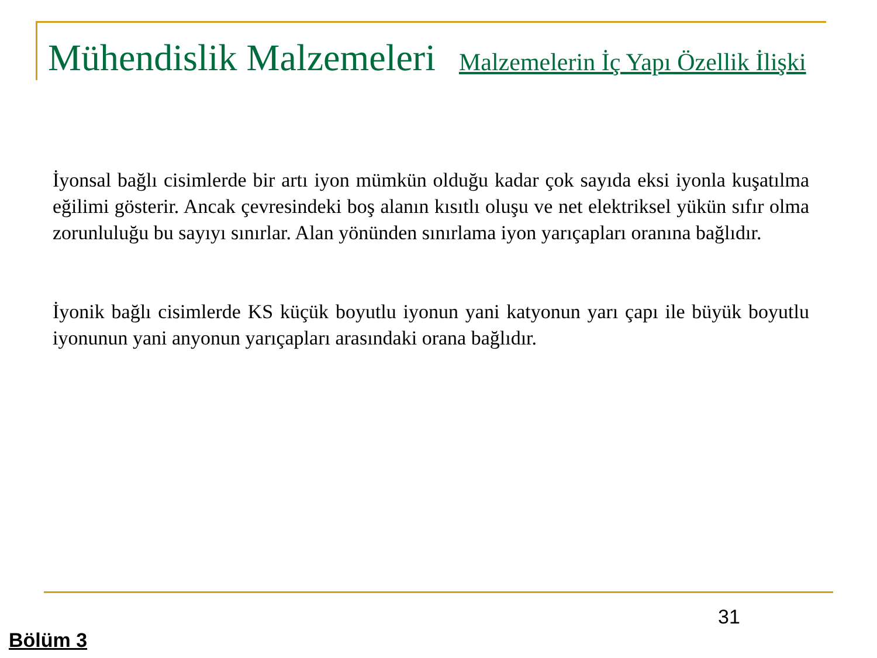Mühendislik Malzemeleri Malzemelerin İç Yapı Özellik İlişki
İyonsal bağlı cisimlerde bir artı iyon mümkün olduğu kadar çok sayıda eksi iyonla kuşatılma eğilimi gösterir. Ancak çevresindeki boş alanın kısıtlı oluşu ve net elektriksel yükün sıfır olma zorunluluğu bu sayıyı sınırlar. Alan yönünden sınırlama iyon yarıçapları oranına bağlıdır.
İyonik bağlı cisimlerde KS küçük boyutlu iyonun yani katyonun yarı çapı ile büyük boyutlu iyonunun yani anyonun yarıçapları arasındaki orana bağlıdır.
31
Bölüm 3